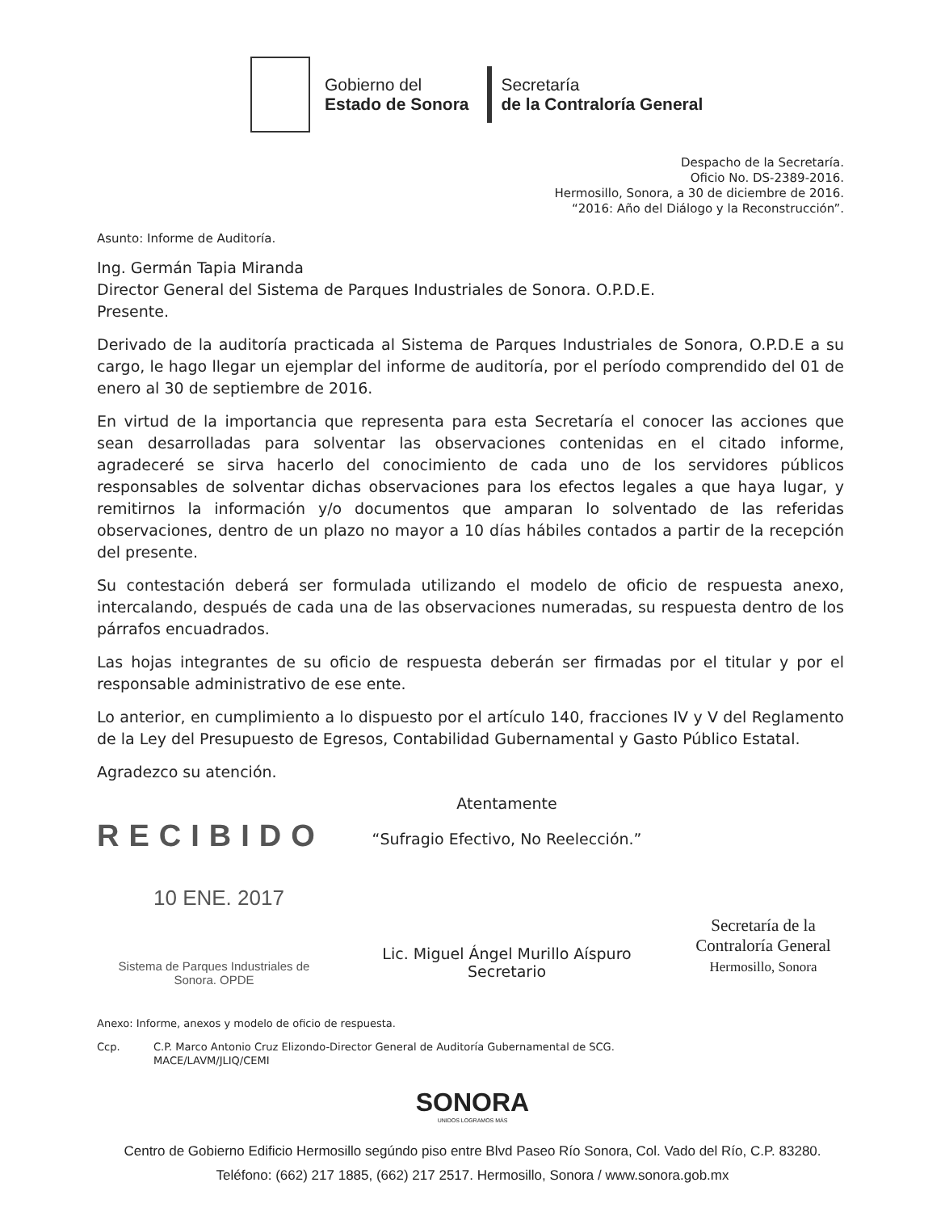Gobierno del
Estado de Sonora
Secretaría
de la Contraloría General
Despacho de la Secretaría.
Oficio No. DS-2389-2016.
Hermosillo, Sonora, a 30 de diciembre de 2016.
“2016: Año del Diálogo y la Reconstrucción”.
Asunto: Informe de Auditoría.
Ing. Germán Tapia Miranda
Director General del Sistema de Parques Industriales de Sonora. O.P.D.E.
Presente.
Derivado de la auditoría practicada al Sistema de Parques Industriales de Sonora, O.P.D.E a su cargo, le hago llegar un ejemplar del informe de auditoría, por el período comprendido del 01 de enero al 30 de septiembre de 2016.
En virtud de la importancia que representa para esta Secretaría el conocer las acciones que sean desarrolladas para solventar las observaciones contenidas en el citado informe, agradeceré se sirva hacerlo del conocimiento de cada uno de los servidores públicos responsables de solventar dichas observaciones para los efectos legales a que haya lugar, y remitirnos la información y/o documentos que amparan lo solventado de las referidas observaciones, dentro de un plazo no mayor a 10 días hábiles contados a partir de la recepción del presente.
Su contestación deberá ser formulada utilizando el modelo de oficio de respuesta anexo, intercalando, después de cada una de las observaciones numeradas, su respuesta dentro de los párrafos encuadrados.
Las hojas integrantes de su oficio de respuesta deberán ser firmadas por el titular y por el responsable administrativo de ese ente.
Lo anterior, en cumplimiento a lo dispuesto por el artículo 140, fracciones IV y V del Reglamento de la Ley del Presupuesto de Egresos, Contabilidad Gubernamental y Gasto Público Estatal.
Agradezco su atención.
RECIBIDO
10 ENE. 2017
Sistema de Parques Industriales de
Sonora. OPDE
Atentamente
“Sufragio Efectivo, No Reelección.”
Lic. Miguel Ángel Murillo Aíspuro
Secretario
Secretaría de la
Contraloría General
Hermosillo, Sonora
Anexo: Informe, anexos y modelo de oficio de respuesta.
Ccp. C.P. Marco Antonio Cruz Elizondo-Director General de Auditoría Gubernamental de SCG.
MACE/LAVM/JLIQ/CEMI
SONORA
UNIDOS LOGRAMOS MÁS
Centro de Gobierno Edificio Hermosillo segúndo piso entre Blvd Paseo Río Sonora, Col. Vado del Río, C.P. 83280.
Teléfono: (662) 217 1885, (662) 217 2517. Hermosillo, Sonora / www.sonora.gob.mx